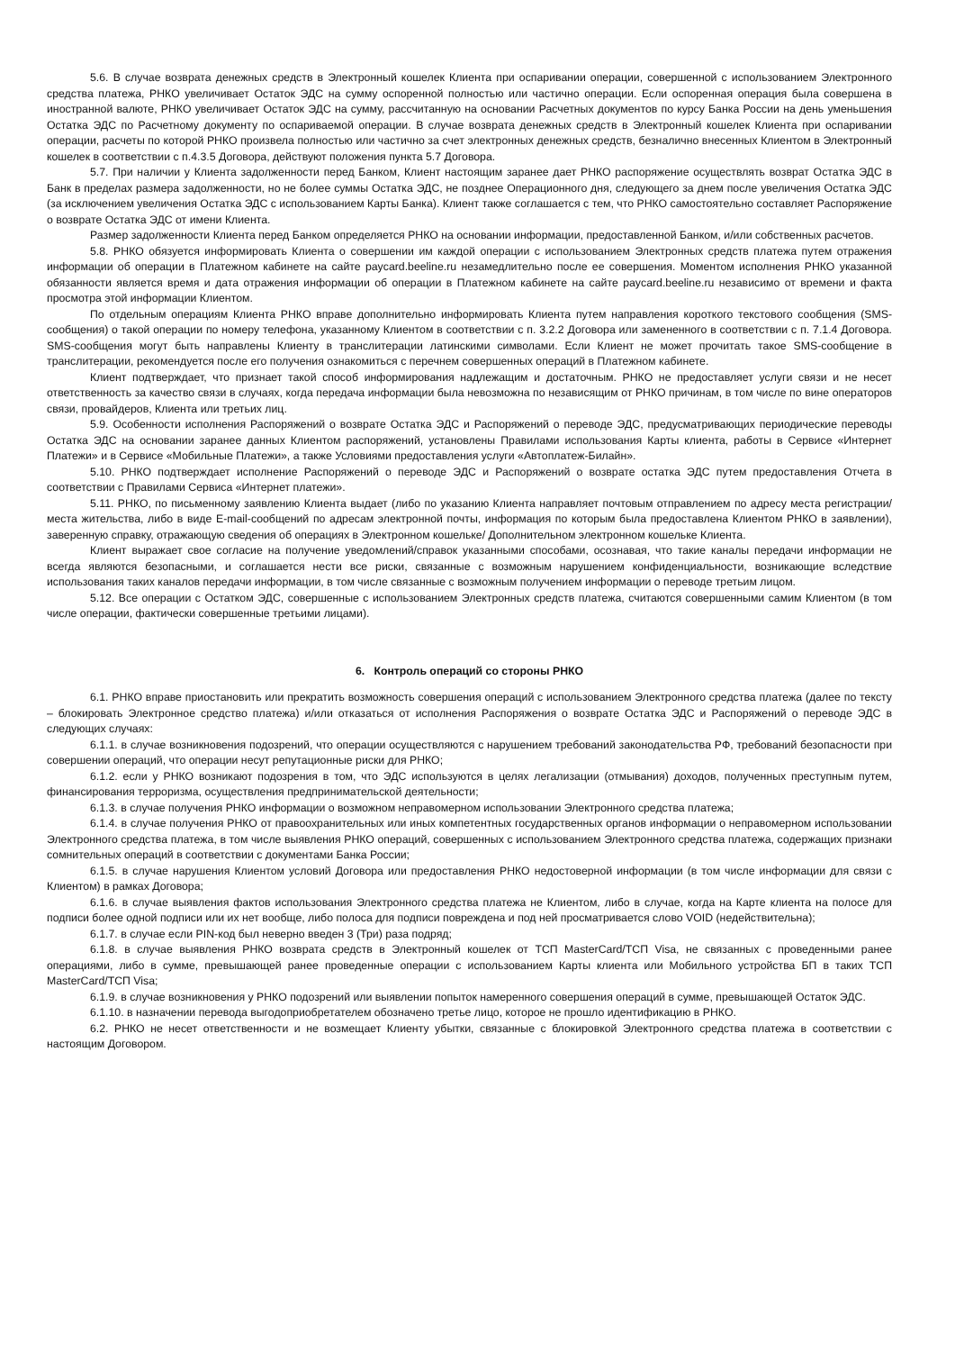5.6. В случае возврата денежных средств в Электронный кошелек Клиента при оспаривании операции, совершенной с использованием Электронного средства платежа, РНКО увеличивает Остаток ЭДС на сумму оспоренной полностью или частично операции. Если оспоренная операция была совершена в иностранной валюте, РНКО увеличивает Остаток ЭДС на сумму, рассчитанную на основании Расчетных документов по курсу Банка России на день уменьшения Остатка ЭДС по Расчетному документу по оспариваемой операции. В случае возврата денежных средств в Электронный кошелек Клиента при оспаривании операции, расчеты по которой РНКО произвела полностью или частично за счет электронных денежных средств, безналично внесенных Клиентом в Электронный кошелек в соответствии с п.4.3.5 Договора, действуют положения пункта 5.7 Договора.
5.7. При наличии у Клиента задолженности перед Банком, Клиент настоящим заранее дает РНКО распоряжение осуществлять возврат Остатка ЭДС в Банк в пределах размера задолженности, но не более суммы Остатка ЭДС, не позднее Операционного дня, следующего за днем после увеличения Остатка ЭДС (за исключением увеличения Остатка ЭДС с использованием Карты Банка). Клиент также соглашается с тем, что РНКО самостоятельно составляет Распоряжение о возврате Остатка ЭДС от имени Клиента.
Размер задолженности Клиента перед Банком определяется РНКО на основании информации, предоставленной Банком, и/или собственных расчетов.
5.8. РНКО обязуется информировать Клиента о совершении им каждой операции с использованием Электронных средств платежа путем отражения информации об операции в Платежном кабинете на сайте paycard.beeline.ru незамедлительно после ее совершения. Моментом исполнения РНКО указанной обязанности является время и дата отражения информации об операции в Платежном кабинете на сайте paycard.beeline.ru независимо от времени и факта просмотра этой информации Клиентом.
По отдельным операциям Клиента РНКО вправе дополнительно информировать Клиента путем направления короткого текстового сообщения (SMS-сообщения) о такой операции по номеру телефона, указанному Клиентом в соответствии с п. 3.2.2 Договора или замененного в соответствии с п. 7.1.4 Договора. SMS-сообщения могут быть направлены Клиенту в транслитерации латинскими символами. Если Клиент не может прочитать такое SMS-сообщение в транслитерации, рекомендуется после его получения ознакомиться с перечнем совершенных операций в Платежном кабинете.
Клиент подтверждает, что признает такой способ информирования надлежащим и достаточным. РНКО не предоставляет услуги связи и не несет ответственность за качество связи в случаях, когда передача информации была невозможна по независящим от РНКО причинам, в том числе по вине операторов связи, провайдеров, Клиента или третьих лиц.
5.9. Особенности исполнения Распоряжений о возврате Остатка ЭДС и Распоряжений о переводе ЭДС, предусматривающих периодические переводы Остатка ЭДС на основании заранее данных Клиентом распоряжений, установлены Правилами использования Карты клиента, работы в Сервисе «Интернет Платежи» и в Сервисе «Мобильные Платежи», а также Условиями предоставления услуги «Автоплатеж-Билайн».
5.10. РНКО подтверждает исполнение Распоряжений о переводе ЭДС и Распоряжений о возврате остатка ЭДС путем предоставления Отчета в соответствии с Правилами Сервиса «Интернет платежи».
5.11. РНКО, по письменному заявлению Клиента выдает (либо по указанию Клиента направляет почтовым отправлением по адресу места регистрации/места жительства, либо в виде E-mail-сообщений по адресам электронной почты, информация по которым была предоставлена Клиентом РНКО в заявлении), заверенную справку, отражающую сведения об операциях в Электронном кошельке/ Дополнительном электронном кошельке Клиента.
Клиент выражает свое согласие на получение уведомлений/справок указанными способами, осознавая, что такие каналы передачи информации не всегда являются безопасными, и соглашается нести все риски, связанные с возможным нарушением конфиденциальности, возникающие вследствие использования таких каналов передачи информации, в том числе связанные с возможным получением информации о переводе третьим лицом.
5.12. Все операции с Остатком ЭДС, совершенные с использованием Электронных средств платежа, считаются совершенными самим Клиентом (в том числе операции, фактически совершенные третьими лицами).
6. Контроль операций со стороны РНКО
6.1. РНКО вправе приостановить или прекратить возможность совершения операций с использованием Электронного средства платежа (далее по тексту – блокировать Электронное средство платежа) и/или отказаться от исполнения Распоряжения о возврате Остатка ЭДС и Распоряжений о переводе ЭДС в следующих случаях:
6.1.1. в случае возникновения подозрений, что операции осуществляются с нарушением требований законодательства РФ, требований безопасности при совершении операций, что операции несут репутационные риски для РНКО;
6.1.2. если у РНКО возникают подозрения в том, что ЭДС используются в целях легализации (отмывания) доходов, полученных преступным путем, финансирования терроризма, осуществления предпринимательской деятельности;
6.1.3. в случае получения РНКО информации о возможном неправомерном использовании Электронного средства платежа;
6.1.4. в случае получения РНКО от правоохранительных или иных компетентных государственных органов информации о неправомерном использовании Электронного средства платежа, в том числе выявления РНКО операций, совершенных с использованием Электронного средства платежа, содержащих признаки сомнительных операций в соответствии с документами Банка России;
6.1.5. в случае нарушения Клиентом условий Договора или предоставления РНКО недостоверной информации (в том числе информации для связи с Клиентом) в рамках Договора;
6.1.6. в случае выявления фактов использования Электронного средства платежа не Клиентом, либо в случае, когда на Карте клиента на полосе для подписи более одной подписи или их нет вообще, либо полоса для подписи повреждена и под ней просматривается слово VOID (недействительна);
6.1.7. в случае если PIN-код был неверно введен 3 (Три) раза подряд;
6.1.8. в случае выявления РНКО возврата средств в Электронный кошелек от ТСП MasterCard/ТСП Visa, не связанных с проведенными ранее операциями, либо в сумме, превышающей ранее проведенные операции с использованием Карты клиента или Мобильного устройства БП в таких ТСП MasterCard/ТСП Visa;
6.1.9. в случае возникновения у РНКО подозрений или выявлении попыток намеренного совершения операций в сумме, превышающей Остаток ЭДС.
6.1.10. в назначении перевода выгодоприобретателем обозначено третье лицо, которое не прошло идентификацию в РНКО.
6.2. РНКО не несет ответственности и не возмещает Клиенту убытки, связанные с блокировкой Электронного средства платежа в соответствии с настоящим Договором.